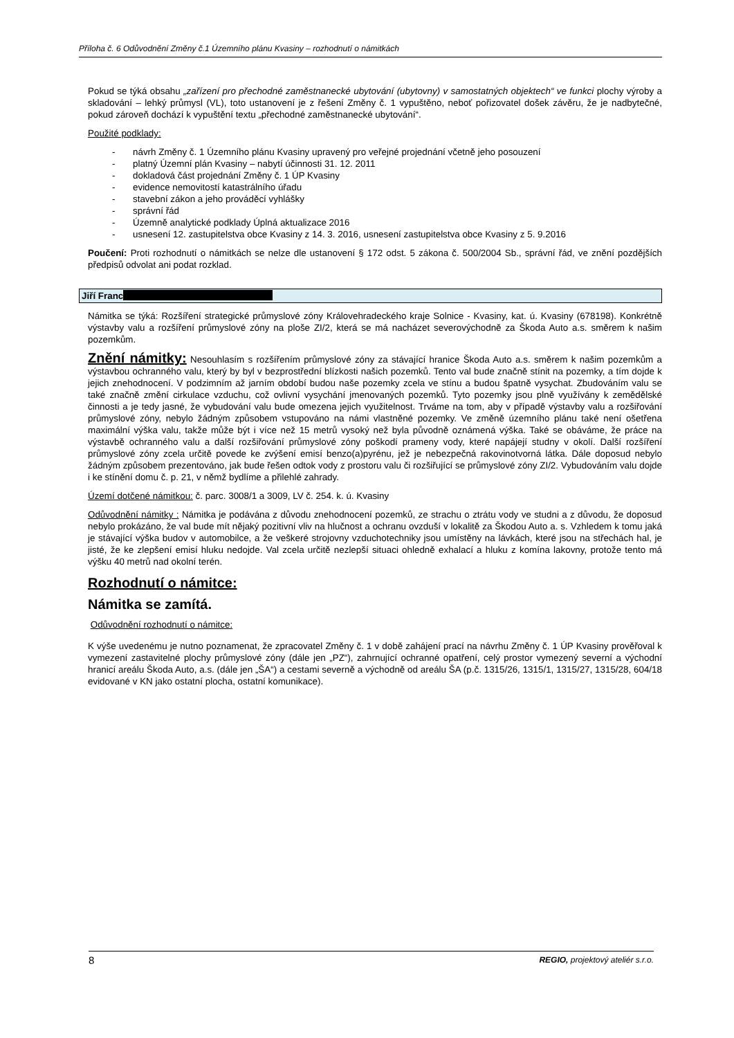Příloha č. 6 Odůvodnění Změny č.1 Územního plánu Kvasiny – rozhodnutí o námitkách
Pokud se týká obsahu „zařízení pro přechodné zaměstnanecké ubytování (ubytovny) v samostatných objektech“ ve funkci plochy výroby a skladování – lehký průmysl (VL), toto ustanovení je z řešení Změny č. 1 vypuštěno, neboť pořizovatel došek závěru, že je nadbytečné, pokud zároveň dochází k vypuštění textu „přechodné zaměstnanecké ubytování“.
Použité podklady:
- návrh Změny č. 1 Územního plánu Kvasiny upravený pro veřejné projednání včetně jeho posouzení
- platný Územní plán Kvasiny – nabytí účinnosti 31. 12. 2011
- dokladová část projednání Změny č. 1 ÚP Kvasiny
- evidence nemovitostí katastrálního úřadu
- stavební zákon a jeho prováděcí vyhlášky
- správní řád
- Územně analytické podklady Úplná aktualizace 2016
- usnesení 12. zastupitelstva obce Kvasiny z 14. 3. 2016, usnesení zastupitelstva obce Kvasiny z 5. 9.2016
Poučení: Proti rozhodnutí o námitkách se nelze dle ustanovení § 172 odst. 5 zákona č. 500/2004 Sb., správní řád, ve znění pozdějších předpisů odvolat ani podat rozklad.
Jiří Franc
Námitka se týká: Rozšíření strategické průmyslové zóny Královehradeckého kraje Solnice - Kvasiny, kat. ú. Kvasiny (678198). Konkrétně výstavby valu a rozšíření průmyslové zóny na ploše ZI/2, která se má nacházet severovýchodně za Škoda Auto a.s. směrem k našim pozemkům.
Znění námitky: Nesouhlasím s rozšířením průmyslové zóny za stávající hranice Škoda Auto a.s. směrem k našim pozemkům a výstavbou ochranného valu, který by byl v bezprostřední blízkosti našich pozemků. Tento val bude značně stínit na pozemky, a tím dojde k jejich znehodnocení. V podzimním až jarním období budou naše pozemky zcela ve stínu a budou špatně vysychat. Zbudováním valu se také značně změní cirkulace vzduchu, což ovlivní vysychání jmenovaných pozemků. Tyto pozemky jsou plně využívány k zemědělské činnosti a je tedy jasné, že vybudování valu bude omezena jejich využitelnost. Trváme na tom, aby v případě výstavby valu a rozšiřování průmyslové zóny, nebylo žádným způsobem vstupováno na námi vlastněné pozemky. Ve změně územního plánu také není ošetřena maximální výška valu, takže může být i více než 15 metrů vysoký než byla původně oznámená výška. Také se obáváme, že práce na výstavbě ochranného valu a další rozšiřování průmyslové zóny poškodí prameny vody, které napájejí studny v okolí. Další rozšíření průmyslové zóny zcela určitě povede ke zvýšení emisí benzo(a)pyrénu, jež je nebezpečná rakovinotvorná látka. Dále doposud nebylo žádným způsobem prezentováno, jak bude řešen odtok vody z prostoru valu či rozšiřující se průmyslové zóny ZI/2. Vybudováním valu dojde i ke stínění domu č. p. 21, v němž bydlíme a přilehlé zahrady.
Území dotčené námitkou: č. parc. 3008/1 a 3009, LV č. 254. k. ú. Kvasiny
Odůvodnění námitky : Námitka je podávána z důvodu znehodnocení pozemků, ze strachu o ztrátu vody ve studni a z důvodu, že doposud nebylo prokázáno, že val bude mít nějaký pozitivní vliv na hlučnost a ochranu ovzduší v lokalitě za Škodou Auto a. s. Vzhledem k tomu jaká je stávající výška budov v automobilce, a že veškeré strojovny vzduchotechniky jsou umístěny na lávkách, které jsou na střechách hal, je jisté, že ke zlepšení emisí hluku nedojde. Val zcela určitě nezlepší situaci ohledně exhalací a hluku z komína lakovny, protože tento má výšku 40 metrů nad okolní terén.
Rozhodnutí o námitce:
Námitka se zamítá.
Odůvodnění rozhodnutí o námitce:
K výše uvedenému je nutno poznamenat, že zpracovatel Změny č. 1 v době zahájení prací na návrhu Změny č. 1 ÚP Kvasiny prověřoval k vymezení zastavitelné plochy průmyslové zóny (dále jen „PZ“), zahrnující ochranné opatření, celý prostor vymezený severní a východní hranicí areálu Škoda Auto, a.s. (dále jen „ŠA“) a cestami severně a východně od areálu ŠA (p.č. 1315/26, 1315/1, 1315/27, 1315/28, 604/18 evidované v KN jako ostatní plocha, ostatní komunikace).
8 REGIO, projektový ateliér s.r.o.